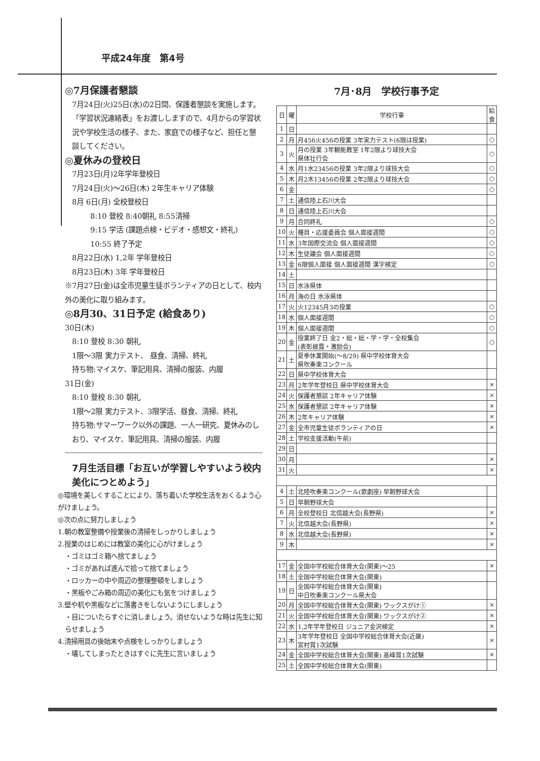平成24年度　第4号
◎7月保護者懇談
7月24日(火)25日(水)の2日間、保護者懇談を実施します。「学習状況連絡表」をお渡ししますので、4月からの学習状況や学校生活の様子、また、家庭での様子など、担任と懇談してください。
◎夏休みの登校日
7月23日(月)2年学年登校日
7月24日(火)～26日(木) 2年生キャリア体験
8月 6日(月) 全校登校日
8:10 登校 8:40朝礼 8:55清掃
9:15 学活 (課題点検・ビデオ・感想文・終礼)
10:55 終了予定
8月22日(水) 1,2年 学年登校日
8月23日(木) 3年 学年登校日
※7月27日(金)は全市児童生徒ボランティアの日として、校内外の美化に取り組みます。
◎8月30、31日予定 (給食あり)
30日(木)
8:10 登校 8:30 朝礼
1限～3限 実力テスト、 昼食、清掃、終礼
持ち物:マイスケ、筆記用具、清掃の服装、内履
31日(金)
8:10 登校 8:30 朝礼
1限～2限 実力テスト、3限学活、昼食、清掃、終礼
持ち物:サマーワーク以外の課題、一人一研究、夏休みのしおり、マイスケ、筆記用具、清掃の服装、内履
7月生活目標「お互いが学習しやすいよう校内美化につとめよう」
◎環境を美しくすることにより、落ち着いた学校生活をおくるよう心がけましょう。
◎次の点に努力しましょう
1.朝の教室整備や授業後の清掃をしっかりしましょう
2.授業のはじめには教室の美化に心がけましょう
・ゴミはゴミ箱へ捨てましょう
・ゴミがあれば進んで拾って捨てましょう
・ロッカーの中や周辺の整理整頓をしましょう
・黒板やごみ箱の周辺の美化にも気をつけましょう
3.壁や机や黒板などに落書きをしないようにしましょう
・目についたらすぐに消しましょう。消せないような時は先生に知らせましょう
4.清掃用具の後始末や点検をしっかりしましょう
・壊してしまったときはすぐに先生に言いましょう
7月･8月　学校行事予定
| 日 | 曜 | 学校行事 | 給食 |
| --- | --- | --- | --- |
| 1 | 日 | | |
| 2 | 月 | 月456火456の授業 3年実力テスト(6限は授業) | ○ |
| 3 | 火 | 月の授業 3年観能教室 1年2限より球技大会 県体壮行会 | ○ |
| 4 | 水 | 月1水23456の授業 3年2限より球技大会 | ○ |
| 5 | 木 | 月2木13456の授業 2年2限より球技大会 | ○ |
| 6 | 金 | | ○ |
| 7 | 土 | 通信陸上石川大会 | |
| 8 | 日 | 通信陸上石川大会 | |
| 9 | 月 | 合同終礼 | ○ |
| 10 | 火 | 種目・応援委員会 個人面接週間 | ○ |
| 11 | 水 | 3年国際交流会 個人面接週間 | ○ |
| 12 | 木 | 生徒議会 個人面接週間 | ○ |
| 13 | 金 | 6限個人面接 個人面接週間 漢字検定 | ○ |
| 14 | 土 | | |
| 15 | 日 | 水泳県体 | |
| 16 | 月 | 海の日 水泳県体 | |
| 17 | 火 | 火12345月3の授業 | ○ |
| 18 | 水 | 個人面接週間 | ○ |
| 19 | 木 | 個人面接週間 | ○ |
| 20 | 金 | 授業終了日 金2・総・総・学・学・全校集会 (表彰披露・激励会) | ○ |
| 21 | 土 | 夏季休業開始(～8/29) 県中学校体育大会 県吹奏楽コンクール | |
| 22 | 日 | 県中学校体育大会 | |
| 23 | 月 | 2年学年登校日 県中学校体育大会 | × |
| 24 | 火 | 保護者懇談 2年キャリア体験 | × |
| 25 | 水 | 保護者懇談 2年キャリア体験 | × |
| 26 | 木 | 2年キャリア体験 | × |
| 27 | 金 | 全市児童生徒ボランティアの日 | × |
| 28 | 土 | 学校支援活動(午前) | |
| 29 | 日 | | |
| 30 | 月 | | × |
| 31 | 火 | | × |
| 4 | 土 | 北陸吹奏楽コンクール(歌劇座) 早朝野球大会 | |
| 5 | 日 | 早朝野球大会 | |
| 6 | 月 | 全校登校日 北信越大会(長野県) | × |
| 7 | 火 | 北信越大会(長野県) | × |
| 8 | 水 | 北信越大会(長野県) | × |
| 9 | 木 | | × |
| 17 | 金 | 全国中学校総合体育大会(関東)～25 | × |
| 18 | 土 | 全国中学校総合体育大会(関東) | |
| 19 | 日 | 全国中学校総合体育大会(関東) 中日吹奏楽コンクール県大会 | |
| 20 | 月 | 全国中学校総合体育大会(関東) ワックスがけ① | × |
| 21 | 火 | 全国中学校総合体育大会(関東) ワックスがけ② | × |
| 22 | 水 | 1,2年学年登校日 ジュニア金沢検定 | × |
| 23 | 木 | 3年学年登校日 全国中学校総合体育大会(近畿) 宮村賞1次試験 | × |
| 24 | 金 | 全国中学校総合体育大会(関東) 高峰賞1次試験 | × |
| 25 | 土 | 全国中学校総合体育大会(関東) | |